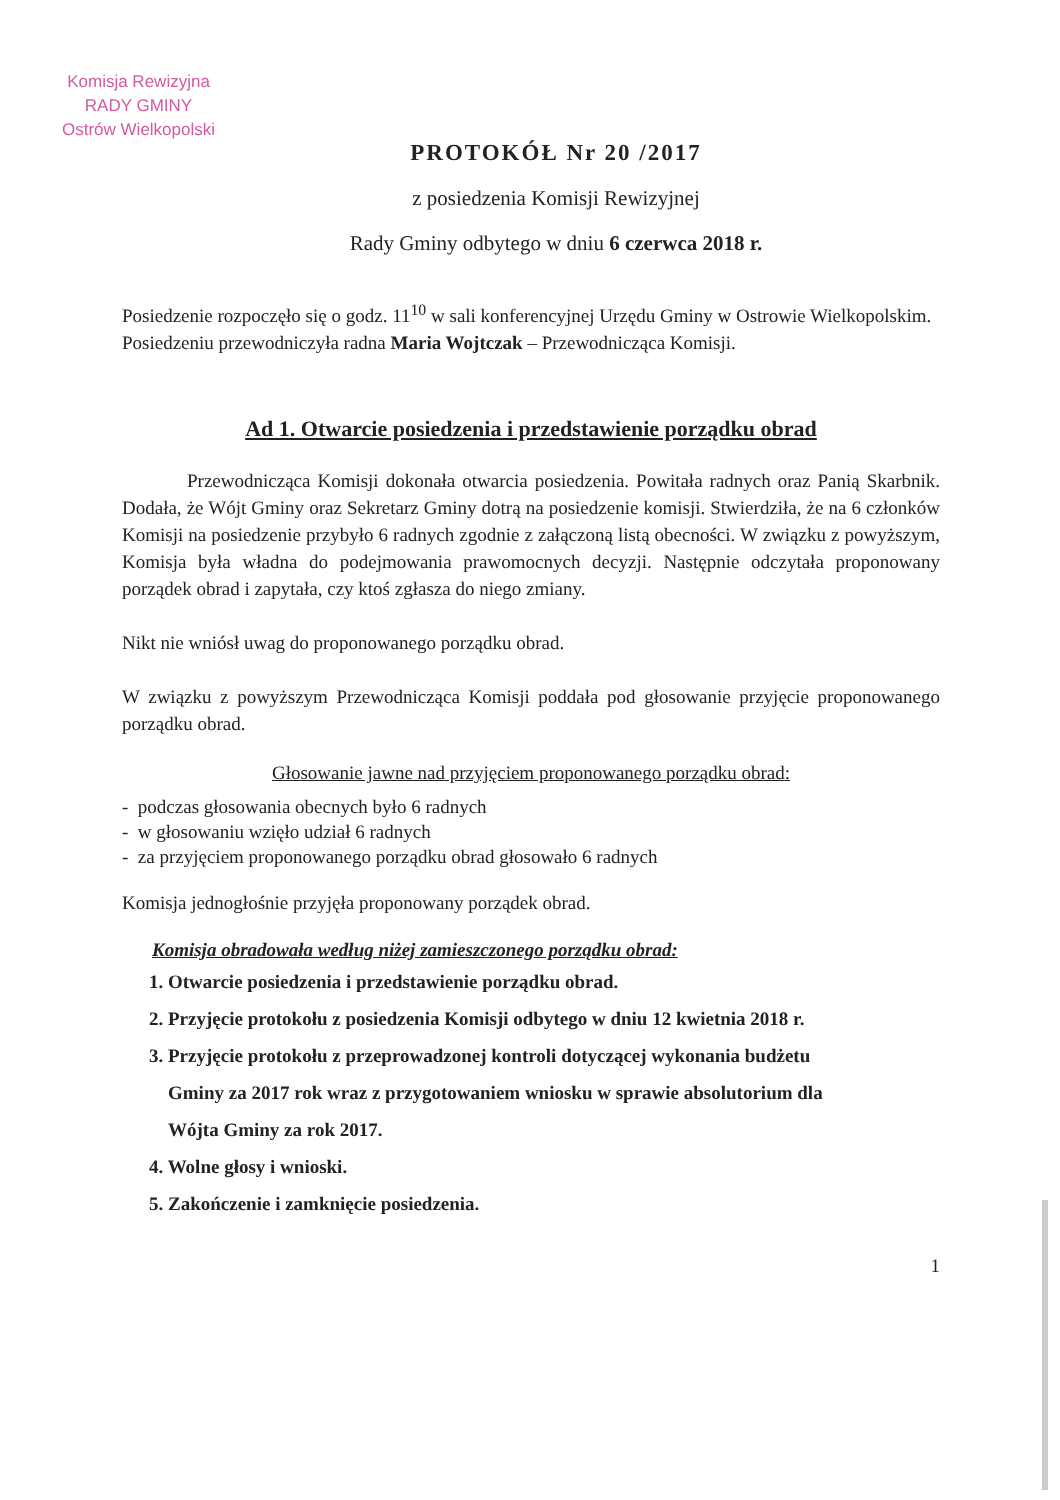Komisja Rewizyjna
RADY GMINY
Ostrów Wielkopolski
PROTOKÓŁ Nr 20 /2017
z posiedzenia Komisji Rewizyjnej
Rady Gminy odbytego w dniu 6 czerwca 2018 r.
Posiedzenie rozpoczęło się o godz. 11<sup>10</sup> w sali konferencyjnej Urzędu Gminy w Ostrowie Wielkopolskim.
Posiedzeniu przewodniczyła radna Maria Wojtczak – Przewodnicząca Komisji.
Ad 1. Otwarcie posiedzenia i przedstawienie porządku obrad
Przewodnicząca Komisji dokonała otwarcia posiedzenia. Powitała radnych oraz Panią Skarbnik. Dodała, że Wójt Gminy oraz Sekretarz Gminy dotrą na posiedzenie komisji. Stwierdziła, że na 6 członków Komisji na posiedzenie przybyło 6 radnych zgodnie z załączoną listą obecności. W związku z powyższym, Komisja była władna do podejmowania prawomocnych decyzji. Następnie odczytała proponowany porządek obrad i zapytała, czy ktoś zgłasza do niego zmiany.
Nikt nie wniósł uwag do proponowanego porządku obrad.
W związku z powyższym Przewodnicząca Komisji poddała pod głosowanie przyjęcie proponowanego porządku obrad.
Głosowanie jawne nad przyjęciem proponowanego porządku obrad:
- podczas głosowania obecnych było 6 radnych
- w głosowaniu wzięło udział 6 radnych
- za przyjęciem proponowanego porządku obrad głosowało 6 radnych
Komisja jednogłośnie przyjęła proponowany porządek obrad.
Komisja obradowała według niżej zamieszczonego porządku obrad:
1. Otwarcie posiedzenia i przedstawienie porządku obrad.
2. Przyjęcie protokołu z posiedzenia Komisji odbytego w dniu 12 kwietnia 2018 r.
3. Przyjęcie protokołu z przeprowadzonej kontroli dotyczącej wykonania budżetu
Gminy za 2017 rok wraz z przygotowaniem wniosku w sprawie absolutorium dla
Wójta Gminy za rok 2017.
4. Wolne głosy i wnioski.
5. Zakończenie i zamknięcie posiedzenia.
1